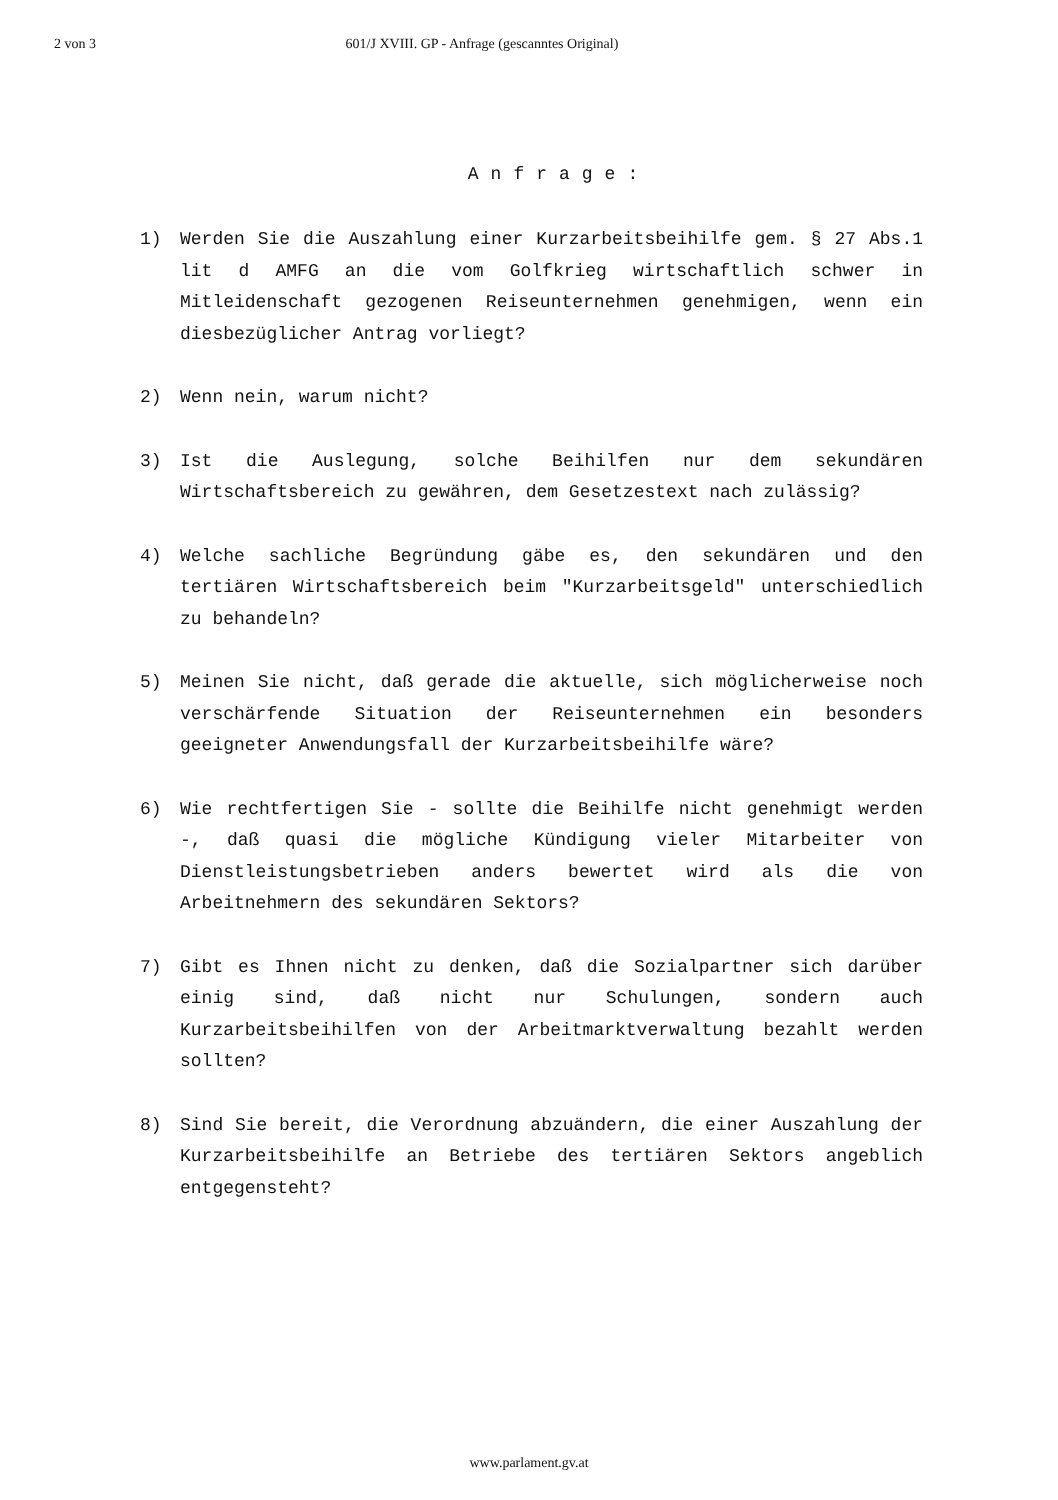2 von 3 601/J XVIII. GP - Anfrage (gescanntes Original)
Anfrage:
1) Werden Sie die Auszahlung einer Kurzarbeitsbeihilfe gem. § 27 Abs.1 lit d AMFG an die vom Golfkrieg wirtschaftlich schwer in Mitleidenschaft gezogenen Reiseunternehmen genehmigen, wenn ein diesbezüglicher Antrag vorliegt?
2) Wenn nein, warum nicht?
3) Ist die Auslegung, solche Beihilfen nur dem sekundären Wirtschaftsbereich zu gewähren, dem Gesetzestext nach zulässig?
4) Welche sachliche Begründung gäbe es, den sekundären und den tertiären Wirtschaftsbereich beim "Kurzarbeitsgeld" unterschiedlich zu behandeln?
5) Meinen Sie nicht, daß gerade die aktuelle, sich möglicherweise noch verschärfende Situation der Reiseunternehmen ein besonders geeigneter Anwendungsfall der Kurzarbeitsbeihilfe wäre?
6) Wie rechtfertigen Sie - sollte die Beihilfe nicht genehmigt werden -, daß quasi die mögliche Kündigung vieler Mitarbeiter von Dienstleistungsbetrieben anders bewertet wird als die von Arbeitnehmern des sekundären Sektors?
7) Gibt es Ihnen nicht zu denken, daß die Sozialpartner sich darüber einig sind, daß nicht nur Schulungen, sondern auch Kurzarbeitsbeihilfen von der Arbeitmarktverwaltung bezahlt werden sollten?
8) Sind Sie bereit, die Verordnung abzuändern, die einer Auszahlung der Kurzarbeitsbeihilfe an Betriebe des tertiären Sektors angeblich entgegensteht?
www.parlament.gv.at